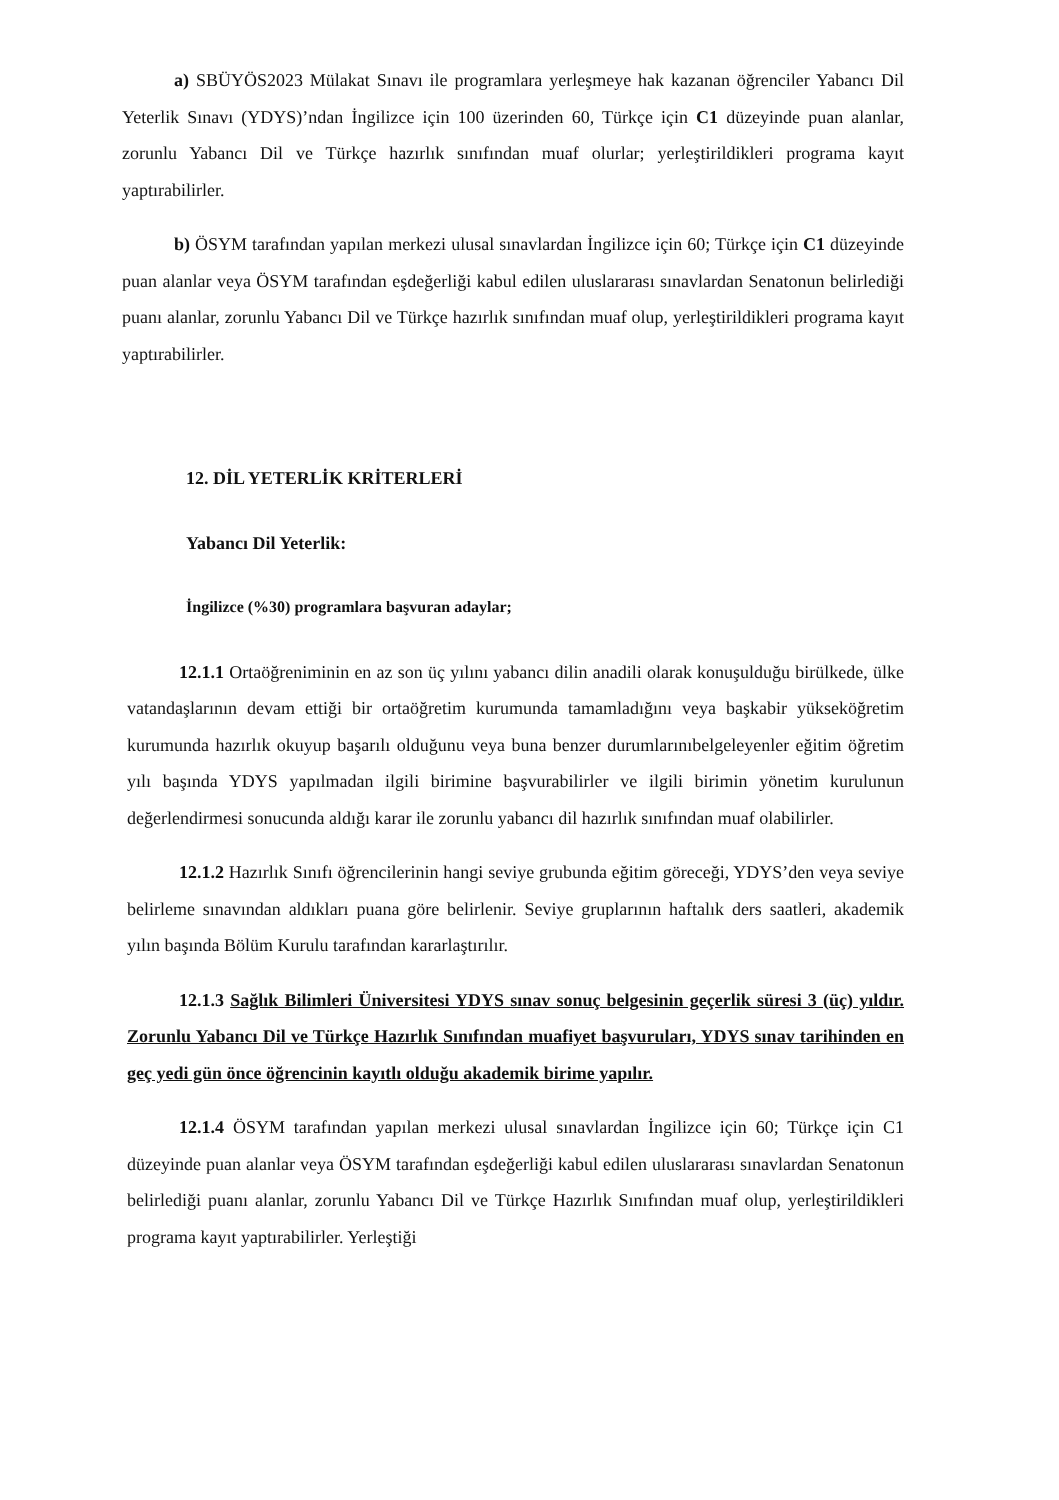a) SBÜYÖS2023 Mülakat Sınavı ile programlara yerleşmeye hak kazanan öğrenciler Yabancı Dil Yeterlik Sınavı (YDYS)’ndan İngilizce için 100 üzerinden 60, Türkçe için C1 düzeyinde puan alanlar, zorunlu Yabancı Dil ve Türkçe hazırlık sınıfından muaf olurlar; yerleştirildikleri programa kayıt yaptırabilirler.
b) ÖSYM tarafından yapılan merkezi ulusal sınavlardan İngilizce için 60; Türkçe için C1 düzeyinde puan alanlar veya ÖSYM tarafından eşdeğerliği kabul edilen uluslararası sınavlardan Senatonun belirlediği puanı alanlar, zorunlu Yabancı Dil ve Türkçe hazırlık sınıfından muaf olup, yerleştirildikleri programa kayıt yaptırabilirler.
12. DİL YETERLİK KRİTERLERİ
Yabancı Dil Yeterlik:
İngilizce (%30) programlara başvuran adaylar;
12.1.1 Ortaöğreniminin en az son üç yılını yabancı dilin anadili olarak konuşulduğu birülkede, ülke vatandaşlarının devam ettiği bir ortaöğretim kurumunda tamamladığını veya başkabir yükseköğretim kurumunda hazırlık okuyup başarılı olduğunu veya buna benzer durumlarınıbelgeleyenler eğitim öğretim yılı başında YDYS yapılmadan ilgili birimine başvurabilirler ve ilgili birimin yönetim kurulunun değerlendirmesi sonucunda aldığı karar ile zorunlu yabancı dil hazırlık sınıfından muaf olabilirler.
12.1.2 Hazırlık Sınıfı öğrencilerinin hangi seviye grubunda eğitim göreceği, YDYS’den veya seviye belirleme sınavından aldıkları puana göre belirlenir. Seviye gruplarının haftalık ders saatleri, akademik yılın başında Bölüm Kurulu tarafından kararlaştırılır.
12.1.3 Sağlık Bilimleri Üniversitesi YDYS sınav sonuç belgesinin geçerlik süresi 3 (üç) yıldır. Zorunlu Yabancı Dil ve Türkçe Hazırlık Sınıfından muafiyet başvuruları, YDYS sınav tarihinden en geç yedi gün önce öğrencinin kayıtlı olduğu akademik birime yapılır.
12.1.4 ÖSYM tarafından yapılan merkezi ulusal sınavlardan İngilizce için 60; Türkçe için C1 düzeyinde puan alanlar veya ÖSYM tarafından eşdeğerliği kabul edilen uluslararası sınavlardan Senatonun belirlediği puanı alanlar, zorunlu Yabancı Dil ve Türkçe Hazırlık Sınıfından muaf olup, yerleştirildikleri programa kayıt yaptırabilirler. Yerleştiği